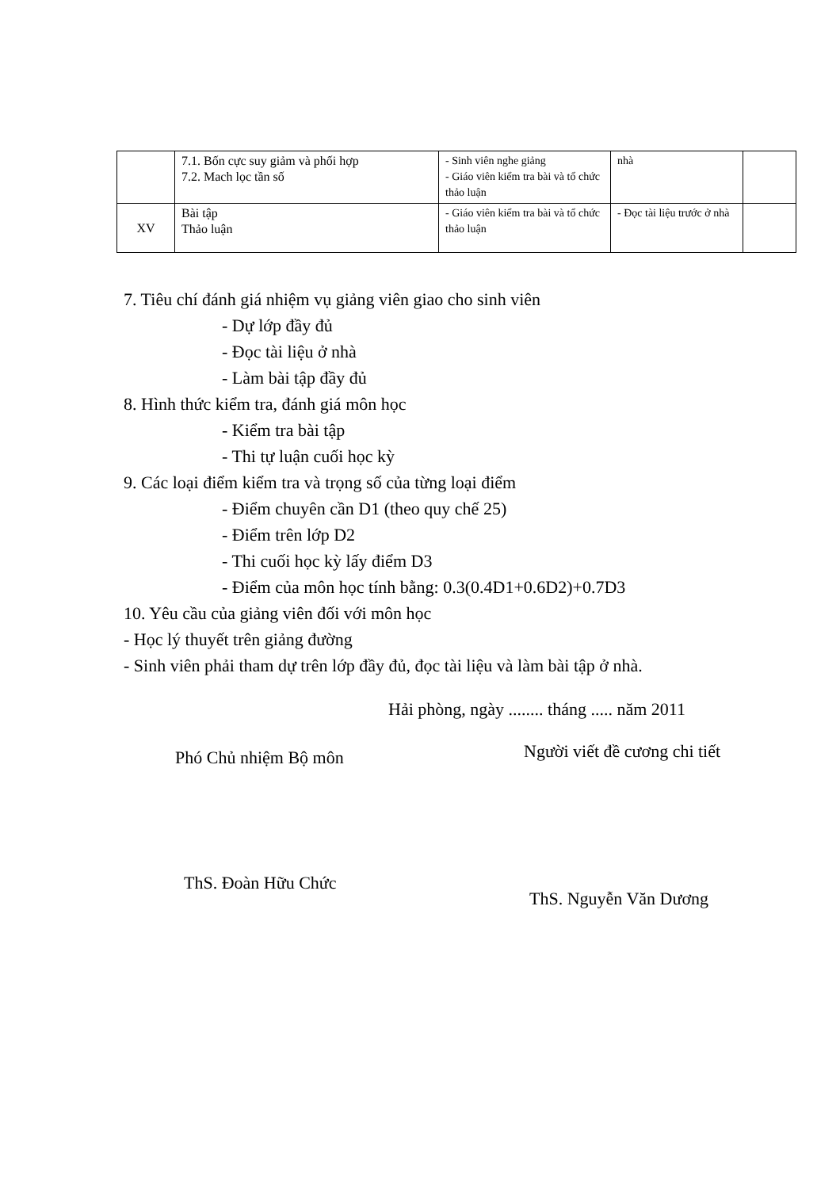| | 7.1. Bốn cực suy giảm và phối hợp 7.2. Mach lọc tần số | - Sinh viên nghe giảng - Giáo viên kiểm tra bài và tổ chức thảo luận | nhà | |
| XV | Bài tập Thảo luận | - Giáo viên kiểm tra bài và tổ chức thảo luận | - Đọc tài liệu trước ở nhà | |
7. Tiêu chí đánh giá nhiệm vụ giảng viên giao cho sinh viên
- Dự lớp đầy đủ
- Đọc tài liệu ở nhà
- Làm bài tập đầy đủ
8. Hình thức kiểm tra, đánh giá môn học
- Kiểm tra bài tập
- Thi tự luận cuối học kỳ
9. Các loại điểm kiểm tra và trọng số của từng loại điểm
- Điểm chuyên cần D1 (theo quy chế 25)
- Điểm trên lớp D2
- Thi cuối học kỳ lấy điểm D3
- Điểm của môn học tính bằng: 0.3(0.4D1+0.6D2)+0.7D3
10. Yêu cầu của giảng viên đối với môn học
- Học lý thuyết trên giảng đường
- Sinh viên phải tham dự trên lớp đầy đủ, đọc tài liệu và làm bài tập ở nhà.
Hải phòng, ngày ........ tháng ..... năm 2011
Phó Chủ nhiệm Bộ môn
Người viết đề cương chi tiết
ThS. Đoàn Hữu Chức
ThS. Nguyễn Văn Dương